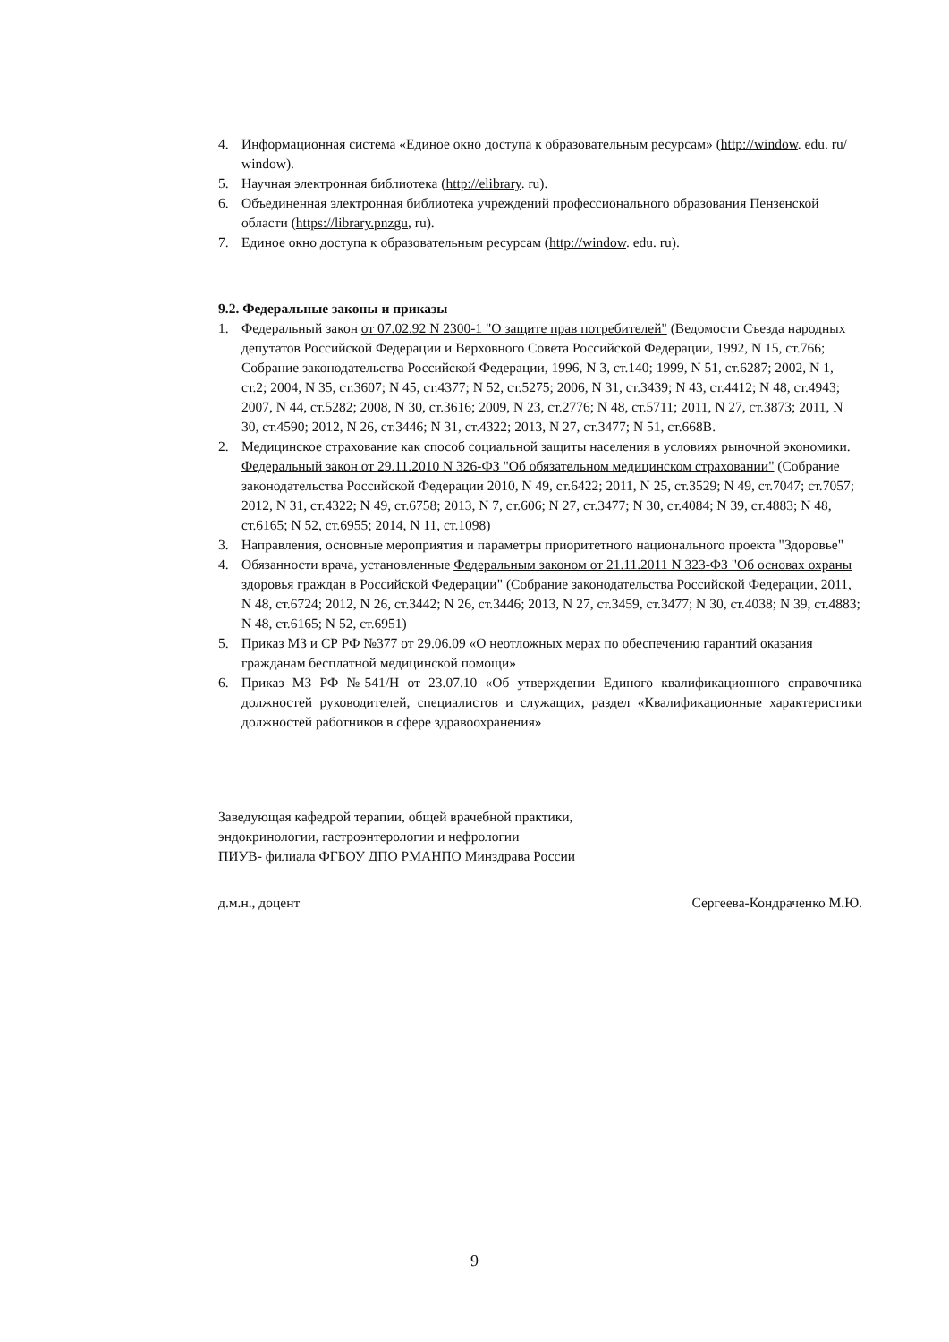4. Информационная система «Единое окно доступа к образовательным ресурсам» (http://window. edu. ru/ window).
5. Научная электронная библиотека (http://elibrary. ru).
6. Объединенная электронная библиотека учреждений профессионального образования Пензенской области (https://library.pnzgu, ru).
7. Единое окно доступа к образовательным ресурсам (http://window. edu. ru).
9.2. Федеральные законы и приказы
1. Федеральный закон от 07.02.92 N 2300-1 "О защите прав потребителей" (Ведомости Съезда народных депутатов Российской Федерации и Верховного Совета Российской Федерации, 1992, N 15, ст.766; Собрание законодательства Российской Федерации, 1996, N 3, ст.140; 1999, N 51, ст.6287; 2002, N 1, ст.2; 2004, N 35, ст.3607; N 45, ст.4377; N 52, ст.5275; 2006, N 31, ст.3439; N 43, ст.4412; N 48, ст.4943; 2007, N 44, ст.5282; 2008, N 30, ст.3616; 2009, N 23, ст.2776; N 48, ст.5711; 2011, N 27, ст.3873; 2011, N 30, ст.4590; 2012, N 26, ст.3446; N 31, ст.4322; 2013, N 27, ст.3477; N 51, ст.668В.
2. Медицинское страхование как способ социальной защиты населения в условиях рыночной экономики. Федеральный закон от 29.11.2010 N 326-ФЗ "Об обязательном медицинском страховании" (Собрание законодательства Российской Федерации 2010, N 49, ст.6422; 2011, N 25, ст.3529; N 49, ст.7047; ст.7057; 2012, N 31, ст.4322; N 49, ст.6758; 2013, N 7, ст.606; N 27, ст.3477; N 30, ст.4084; N 39, ст.4883; N 48, ст.6165; N 52, ст.6955; 2014, N 11, ст.1098)
3. Направления, основные мероприятия и параметры приоритетного национального проекта "Здоровье"
4. Обязанности врача, установленные Федеральным законом от 21.11.2011 N 323-ФЗ "Об основах охраны здоровья граждан в Российской Федерации" (Собрание законодательства Российской Федерации, 2011, N 48, ст.6724; 2012, N 26, ст.3442; N 26, ст.3446; 2013, N 27, ст.3459, ст.3477; N 30, ст.4038; N 39, ст.4883; N 48, ст.6165; N 52, ст.6951)
5. Приказ МЗ и СР РФ №377 от 29.06.09 «О неотложных мерах по обеспечению гарантий оказания гражданам бесплатной медицинской помощи»
6. Приказ МЗ РФ №541/Н от 23.07.10 «Об утверждении Единого квалификационного справочника должностей руководителей, специалистов и служащих, раздел «Квалификационные характеристики должностей работников в сфере здравоохранения»
Заведующая кафедрой терапии, общей врачебной практики,
эндокринологии, гастроэнтерологии и нефрологии
ПИУВ- филиала ФГБОУ ДПО РМАНПО Минздрава России
д.м.н., доцент Сергеева-Кондраченко М.Ю.
9